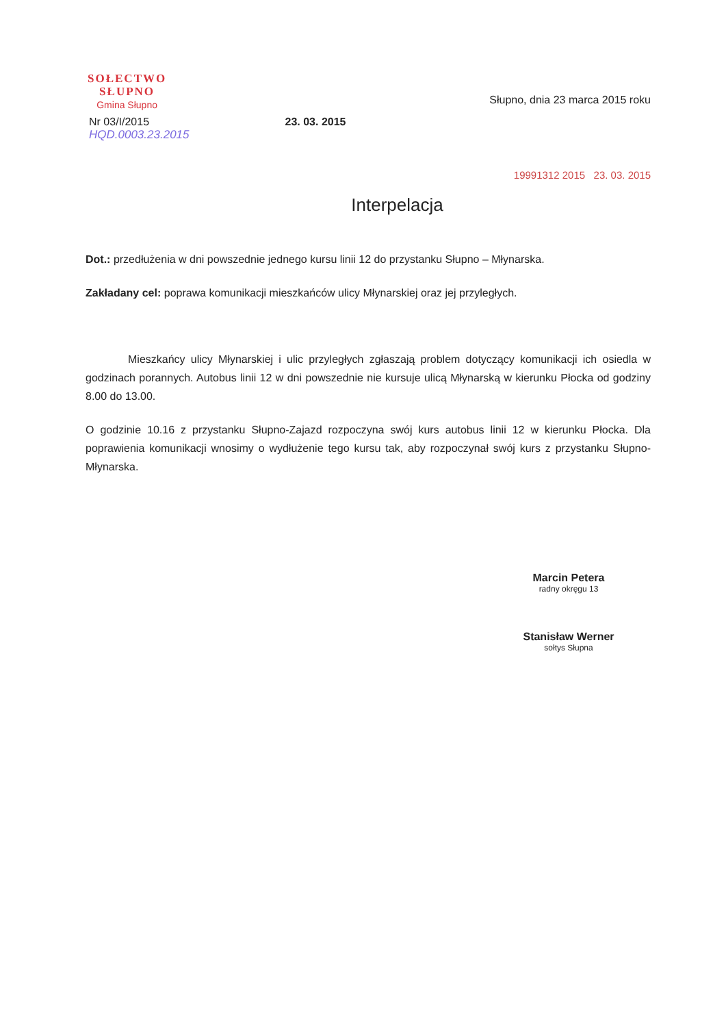SOŁECTWO
SŁUPNO
Gmina Słupno
Słupno, dnia 23 marca 2015 roku
Nr 03/I/2015
HQD.0003.23.2015
23. 03. 2015
19991312 2015 23. 03. 2015
Interpelacja
Dot.: przedłużenia w dni powszednie jednego kursu linii 12 do przystanku Słupno – Młynarska.
Zakładany cel: poprawa komunikacji mieszkańców ulicy Młynarskiej oraz jej przyległych.
Mieszkańcy ulicy Młynarskiej i ulic przyległych zgłaszają problem dotyczący komunikacji ich osiedla w godzinach porannych. Autobus linii 12 w dni powszednie nie kursuje ulicą Młynarską w kierunku Płocka od godziny 8.00 do 13.00.
O godzinie 10.16 z przystanku Słupno-Zajazd rozpoczyna swój kurs autobus linii 12 w kierunku Płocka. Dla poprawienia komunikacji wnosimy o wydłużenie tego kursu tak, aby rozpoczynał swój kurs z przystanku Słupno-Młynarska.
Marcin Petera
radny okręgu 13
Stanisław Werner
sołtys Słupna